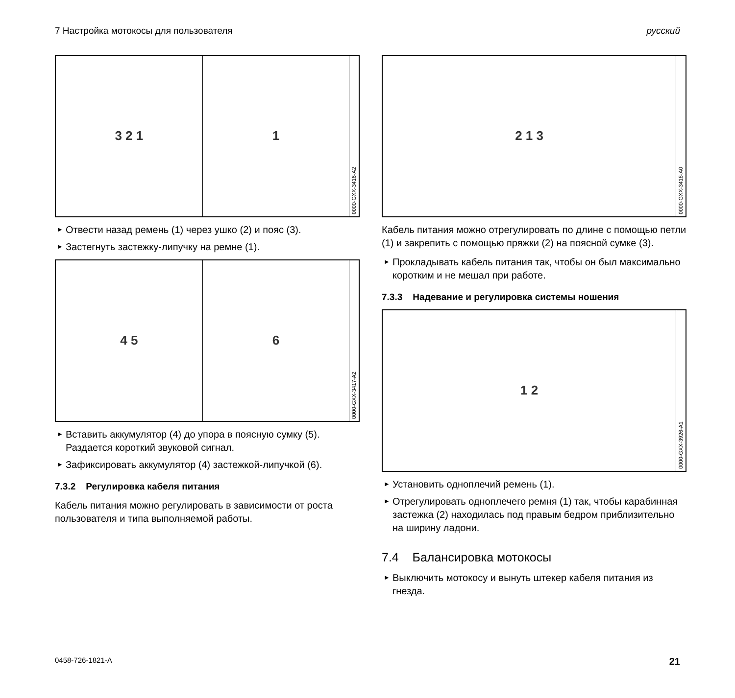7 Настройка мотокосы для пользователя русский
3 2 1 1
0000-GXX-3416-A2
► Отвести назад ремень (1) через ушко (2) и пояс (3).
► Застегнуть застежку-липучку на ремне (1).
4 5 6
0000-GXX-3417-A2
► Вставить аккумулятор (4) до упора в поясную сумку (5).
Раздается короткий звуковой сигнал.
► Зафиксировать аккумулятор (4) застежкой-липучкой (6).
7.3.2 Регулировка кабеля питания
Кабель питания можно регулировать в зависимости от роста пользователя и типа выполняемой работы.
2 1 3
0000-GXX-3418-A0
Кабель питания можно отрегулировать по длине с помощью петли (1) и закрепить с помощью пряжки (2) на поясной сумке (3).
► Прокладывать кабель питания так, чтобы он был максимально коротким и не мешал при работе.
7.3.3 Надевание и регулировка системы ношения
1 2
0000-GXX-3926-A1
► Установить одноплечий ремень (1).
► Отрегулировать одноплечего ремня (1) так, чтобы карабинная застежка (2) находилась под правым бедром приблизительно на ширину ладони.
7.4 Балансировка мотокосы
► Выключить мотокосу и вынуть штекер кабеля питания из гнезда.
0458-726-1821-A 21